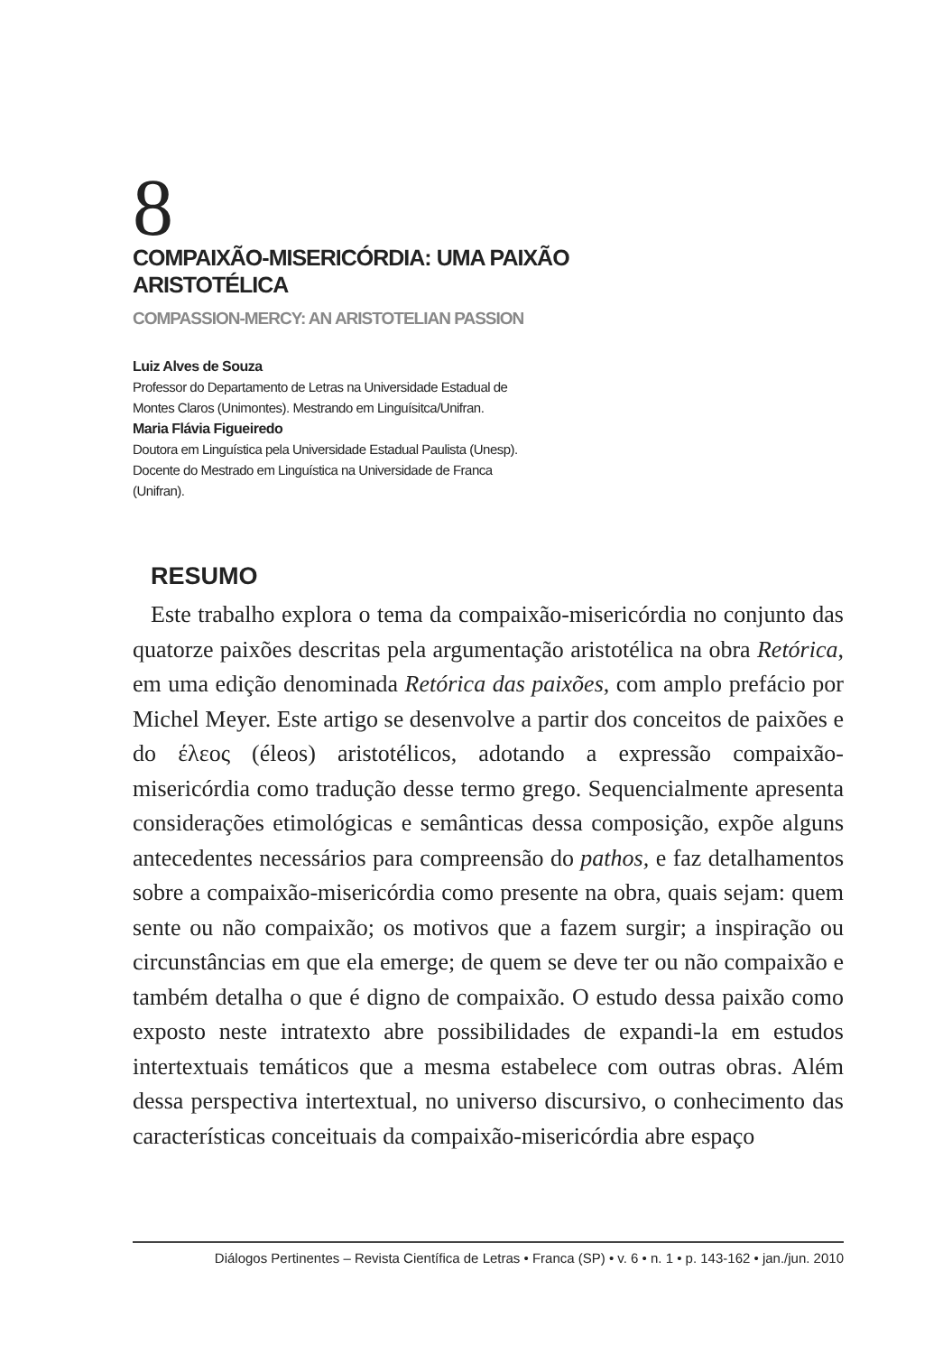8
COMPAIXÃO-MISERICÓRDIA: UMA PAIXÃO
ARISTOTÉLICA
COMPASSION-MERCY: AN ARISTOTELIAN PASSION
Luiz Alves de Souza
Professor do Departamento de Letras na Universidade Estadual de
Montes Claros (Unimontes). Mestrando em Linguísitca/Unifran.
Maria Flávia Figueiredo
Doutora em Linguística pela Universidade Estadual Paulista (Unesp).
Docente do Mestrado em Linguística na Universidade de Franca
(Unifran).
RESUMO
Este trabalho explora o tema da compaixão-misericórdia no conjunto das quatorze paixões descritas pela argumentação aristotélica na obra Retórica, em uma edição denominada Retórica das paixões, com amplo prefácio por Michel Meyer. Este artigo se desenvolve a partir dos conceitos de paixões e do έλεος (éleos) aristotélicos, adotando a expressão compaixão-misericórdia como tradução desse termo grego. Sequencialmente apresenta considerações etimológicas e semânticas dessa composição, expõe alguns antecedentes necessários para compreensão do pathos, e faz detalhamentos sobre a compaixão-misericórdia como presente na obra, quais sejam: quem sente ou não compaixão; os motivos que a fazem surgir; a inspiração ou circunstâncias em que ela emerge; de quem se deve ter ou não compaixão e também detalha o que é digno de compaixão. O estudo dessa paixão como exposto neste intratexto abre possibilidades de expandi-la em estudos intertextuais temáticos que a mesma estabelece com outras obras. Além dessa perspectiva intertextual, no universo discursivo, o conhecimento das características conceituais da compaixão-misericórdia abre espaço
Diálogos Pertinentes – Revista Científica de Letras • Franca (SP) • v. 6 • n. 1 • p. 143-162 • jan./jun. 2010